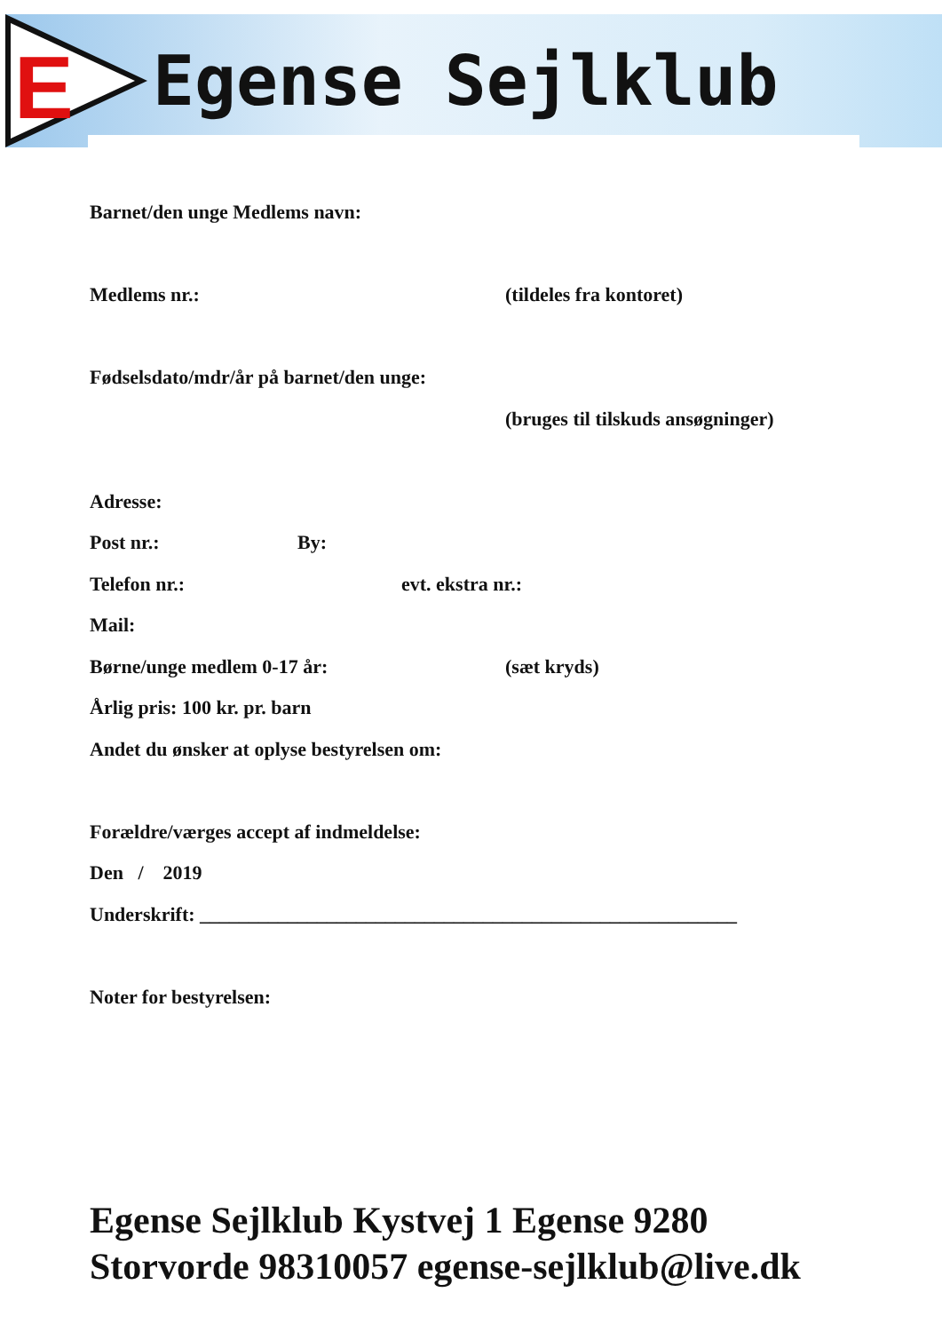E Egense Sejlklub
Barnet/den unge Medlems navn:
Medlems nr.: (tildeles fra kontoret)
Fødselsdato/mdr/år på barnet/den unge:
(bruges til tilskuds ansøgninger)
Adresse:
Post nr.: By:
Telefon nr.: evt. ekstra nr.:
Mail:
Børne/unge medlem 0-17 år: (sæt kryds)
Årlig pris: 100 kr. pr. barn
Andet du ønsker at oplyse bestyrelsen om:
Forældre/værges accept af indmeldelse:
Den / 2019
Underskrift: _______________________________________________________
Noter for bestyrelsen:
Egense Sejlklub Kystvej 1 Egense 9280
Storvorde 98310057 egense-sejlklub@live.dk